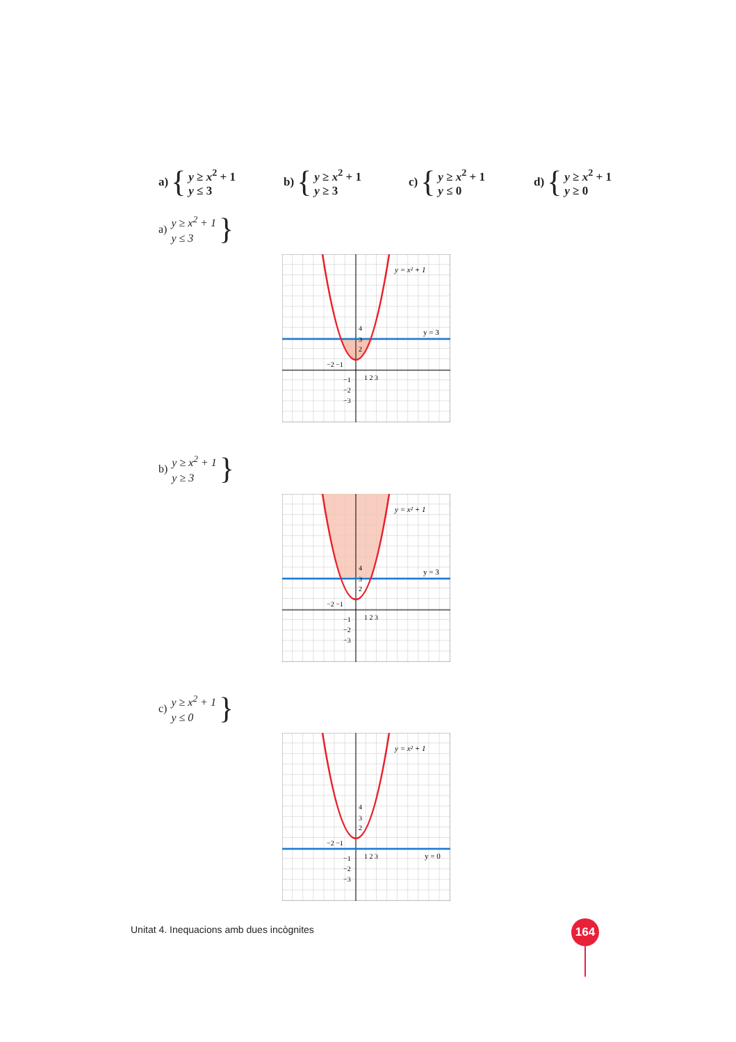a) {
y ≥ x<sup>2</sup> + 1
y ≤ 3
b) {
y ≥ x<sup>2</sup> + 1
y ≥ 3
c) {
y ≥ x<sup>2</sup> + 1
y ≤ 0
d) {
y ≥ x<sup>2</sup> + 1
y ≥ 0
a)
y ≥ x<sup>2</sup> + 1
y ≤ 3
}
y = x² + 1
y = 3
4
3
2
−2 −1
1 2 3
−1
−2
−3
b)
y ≥ x<sup>2</sup> + 1
y ≥ 3
}
y = x² + 1
y = 3
4
3
2
−2 −1
1 2 3
−1
−2
−3
c)
y ≥ x<sup>2</sup> + 1
y ≤ 0
}
y = x² + 1
y = 0
4
3
2
−2 −1
1 2 3
−1
−2
−3
Unitat 4. Inequacions amb dues incògnites
164